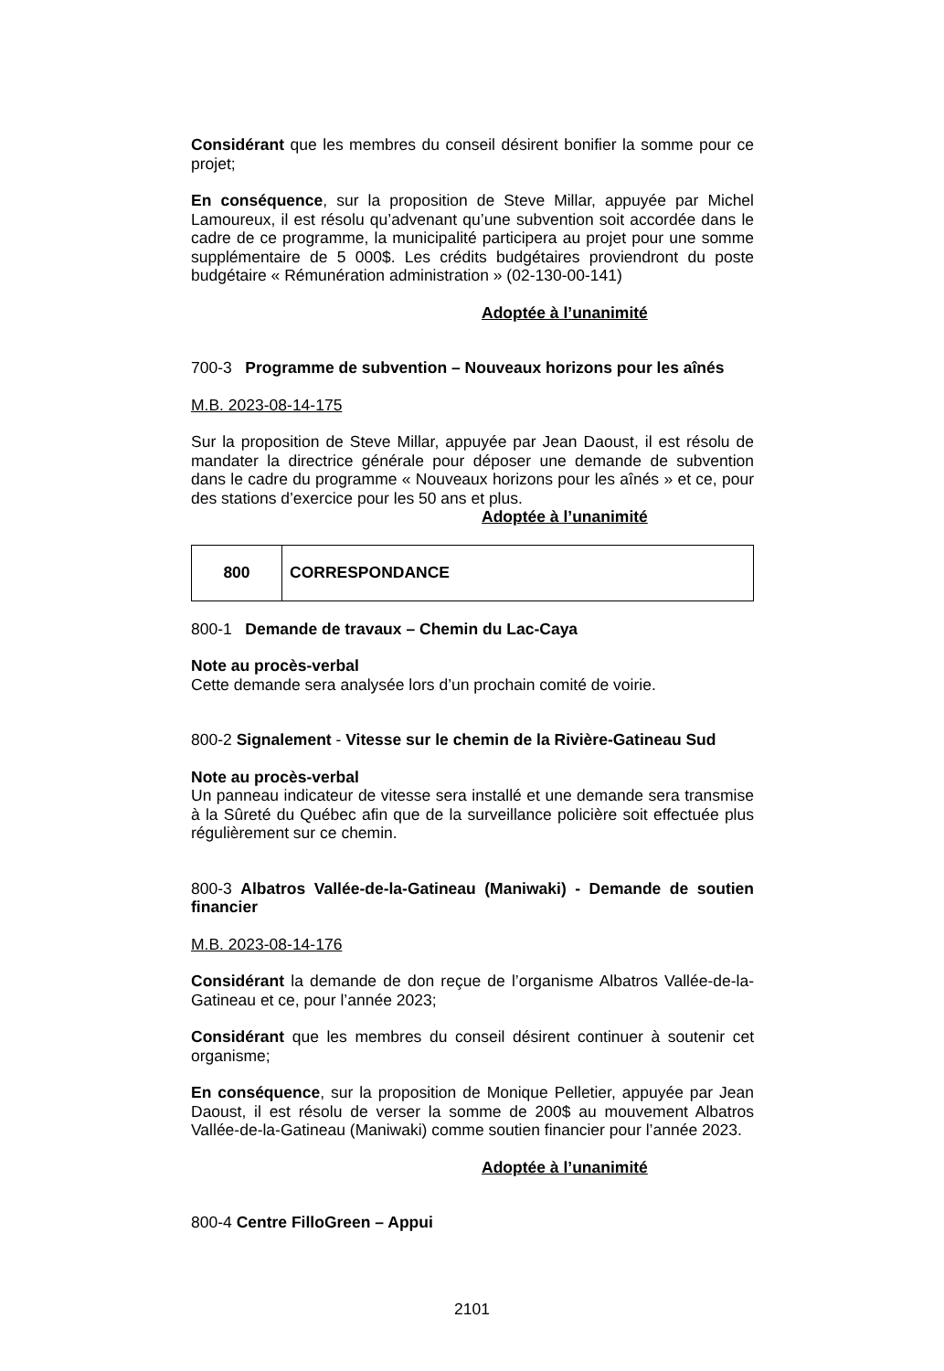Considérant que les membres du conseil désirent bonifier la somme pour ce projet;
En conséquence, sur la proposition de Steve Millar, appuyée par Michel Lamoureux, il est résolu qu’advenant qu’une subvention soit accordée dans le cadre de ce programme, la municipalité participera au projet pour une somme supplémentaire de 5 000$. Les crédits budgétaires proviendront du poste budgétaire « Rémunération administration » (02-130-00-141)
Adoptée à l’unanimité
700-3 Programme de subvention – Nouveaux horizons pour les aînés
M.B. 2023-08-14-175
Sur la proposition de Steve Millar, appuyée par Jean Daoust, il est résolu de mandater la directrice générale pour déposer une demande de subvention dans le cadre du programme « Nouveaux horizons pour les aînés » et ce, pour des stations d’exercice pour les 50 ans et plus.
Adoptée à l’unanimité
| 800 | CORRESPONDANCE |
800-1 Demande de travaux – Chemin du Lac-Caya
Note au procès-verbal
Cette demande sera analysée lors d’un prochain comité de voirie.
800-2 Signalement - Vitesse sur le chemin de la Rivière-Gatineau Sud
Note au procès-verbal
Un panneau indicateur de vitesse sera installé et une demande sera transmise à la Sûreté du Québec afin que de la surveillance policière soit effectuée plus régulièrement sur ce chemin.
800-3 Albatros Vallée-de-la-Gatineau (Maniwaki) - Demande de soutien financier
M.B. 2023-08-14-176
Considérant la demande de don reçue de l’organisme Albatros Vallée-de-la-Gatineau et ce, pour l’année 2023;
Considérant que les membres du conseil désirent continuer à soutenir cet organisme;
En conséquence, sur la proposition de Monique Pelletier, appuyée par Jean Daoust, il est résolu de verser la somme de 200$ au mouvement Albatros Vallée-de-la-Gatineau (Maniwaki) comme soutien financier pour l’année 2023.
Adoptée à l’unanimité
800-4 Centre FilloGreen – Appui
2101